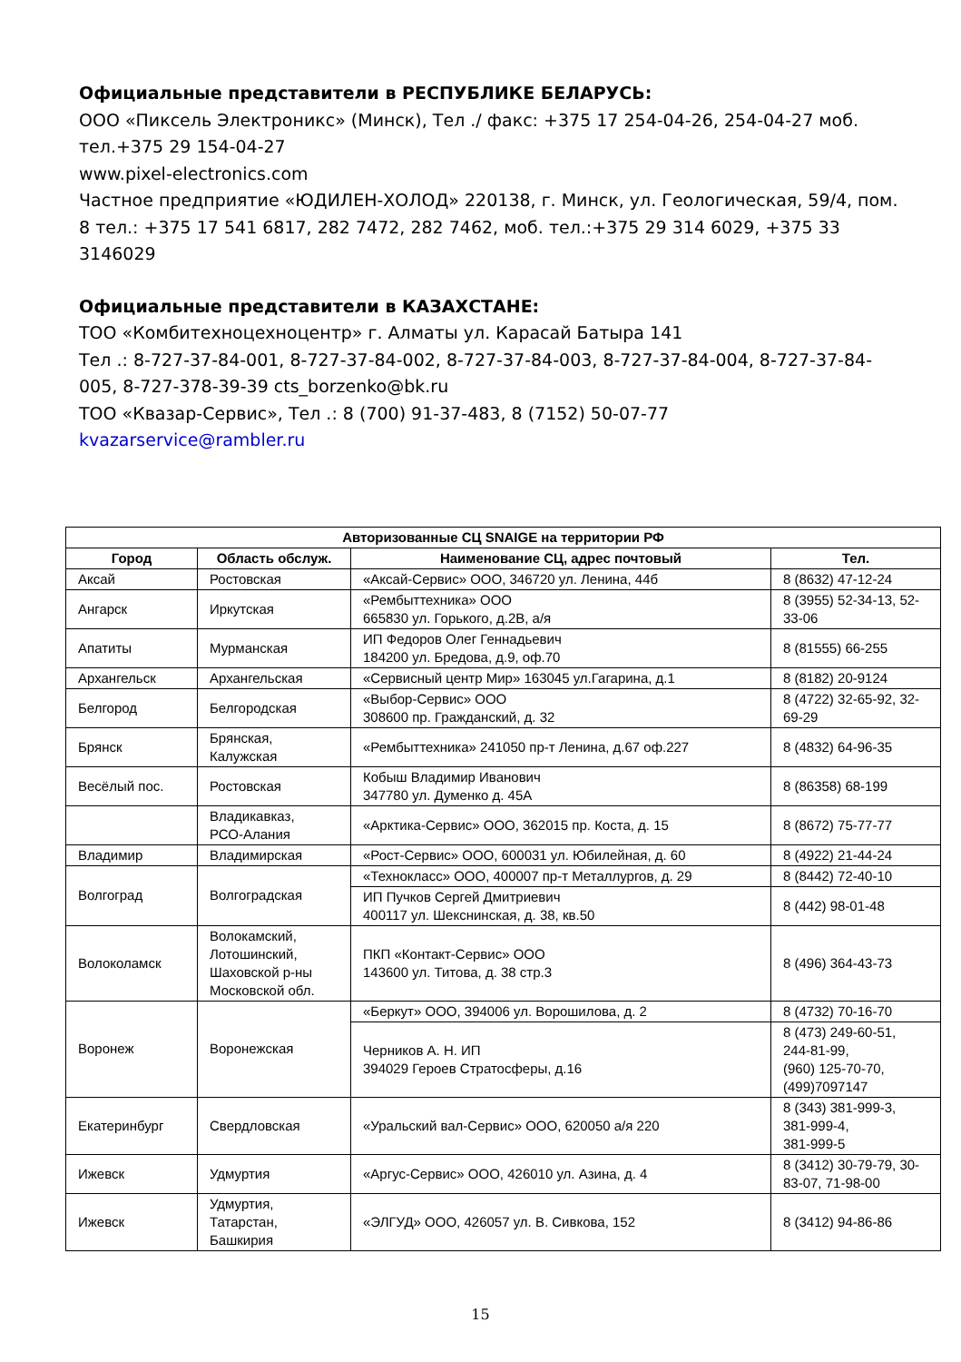Официальные представители в РЕСПУБЛИКЕ БЕЛАРУСЬ:
ООО «Пиксель Электроникс» (Минск), Тел ./ факс: +375 17 254-04-26, 254-04-27 моб. тел.+375 29 154-04-27
www.pixel-electronics.com
Частное предприятие «ЮДИЛЕН-ХОЛОД» 220138, г. Минск, ул. Геологическая, 59/4, пом. 8 тел.: +375 17 541 6817, 282 7472, 282 7462, моб. тел.:+375 29 314 6029, +375 33 3146029
Официальные представители в КАЗАХСТАНЕ:
ТОО «Комбитехноцехноцентр» г. Алматы ул. Карасай Батыра 141
Тел .: 8-727-37-84-001, 8-727-37-84-002, 8-727-37-84-003, 8-727-37-84-004, 8-727-37-84-005, 8-727-378-39-39 cts_borzenko@bk.ru
ТОО «Квазар-Сервис», Тел .: 8 (700) 91-37-483, 8 (7152) 50-07-77 kvazarservice@rambler.ru
| Авторизованные СЦ SNAIGE на территории РФ | | | |
| --- | --- | --- | --- |
| Город | Область обслуж. | Наименование СЦ, адрес почтовый | Тел. |
| Аксай | Ростовская | «Аксай-Сервис» ООО, 346720 ул. Ленина, 44б | 8 (8632) 47-12-24 |
| Ангарск | Иркутская | «Рембыттехника» ООО 665830 ул. Горького, д.2В, а/я | 8 (3955) 52-34-13, 52-33-06 |
| Апатиты | Мурманская | ИП Федоров Олег Геннадьевич 184200 ул. Бредова, д.9, оф.70 | 8 (81555) 66-255 |
| Архангельск | Архангельская | «Сервисный центр Мир» 163045 ул.Гагарина, д.1 | 8 (8182) 20-9124 |
| Белгород | Белгородская | «Выбор-Сервис» ООО 308600 пр. Гражданский, д. 32 | 8 (4722) 32-65-92, 32-69-29 |
| Брянск | Брянская, Калужская | «Рембыттехника» 241050 пр-т Ленина, д.67 оф.227 | 8 (4832) 64-96-35 |
| Весёлый пос. | Ростовская | Кобыш Владимир Иванович 347780 ул. Думенко д. 45А | 8 (86358) 68-199 |
| | Владикавказ, РСО-Алания | «Арктика-Сервис» ООО, 362015 пр. Коста, д. 15 | 8 (8672) 75-77-77 |
| Владимир | Владимирская | «Рост-Сервис» ООО, 600031 ул. Юбилейная, д. 60 | 8 (4922) 21-44-24 |
| Волгоград | Волгоградская | «Технокласс» ООО, 400007 пр-т Металлургов, д. 29 | 8 (8442) 72-40-10 |
| | | ИП Пучков Сергей Дмитриевич 400117 ул. Шекснинская, д. 38, кв.50 | 8 (442) 98-01-48 |
| Волоколамск | Волокамский, Лотошинский, Шаховской р-ны Московской обл. | ПКП «Контакт-Сервис» ООО 143600 ул. Титова, д. 38 стр.3 | 8 (496) 364-43-73 |
| Воронеж | Воронежская | «Беркут» ООО, 394006 ул. Ворошилова, д. 2 | 8 (4732) 70-16-70 |
| | | Черников А. Н. ИП 394029 Героев Стратосферы, д.16 | 8 (473) 249-60-51, 244-81-99, (960) 125-70-70, (499)7097147 |
| Екатеринбург | Свердловская | «Уральский вал-Сервис» ООО, 620050 а/я 220 | 8 (343) 381-999-3, 381-999-4, 381-999-5 |
| Ижевск | Удмуртия | «Аргус-Сервис» ООО, 426010 ул. Азина, д. 4 | 8 (3412) 30-79-79, 30-83-07, 71-98-00 |
| Ижевск | Удмуртия, Татарстан, Башкирия | «ЭЛГУД» ООО, 426057 ул. В. Сивкова, 152 | 8 (3412) 94-86-86 |
15